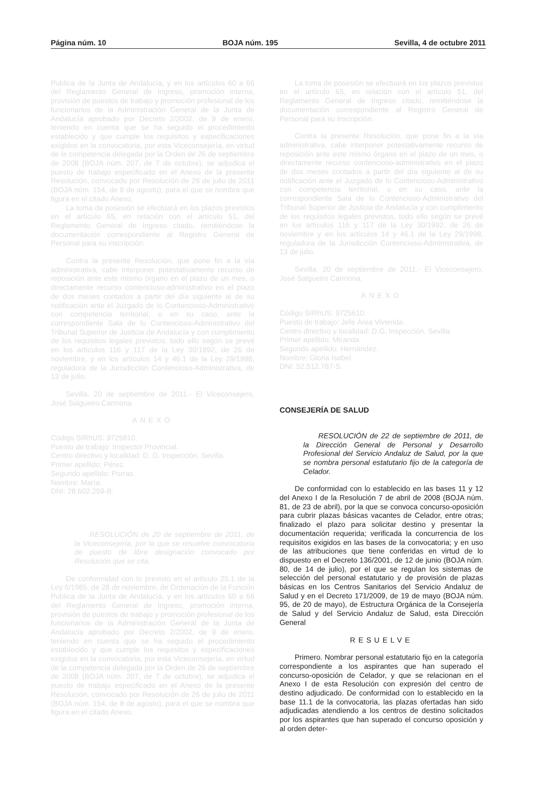Página núm. 10 BOJA núm. 195 Sevilla, 4 de octubre 2011
Publica de la Junta de Andalucía, y en los artículos 60 a 66 del Reglamento General de Ingreso, promoción interna, provisión de puestos de trabajo y promoción profesional de los funcionarios de la Administración General de la Junta de Andalucía aprobado por Decreto 2/2002, de 9 de enero, teniendo en cuenta que se ha seguido el procedimiento establecido y que cumple los requisitos y especificaciones exigidos en la convocatoria, por esta Viceconsejería, en virtud de la competencia delegada por la Orden de 26 de septiembre de 2008 (BOJA núm. 207, de 7 de octubre), se adjudica el puesto de trabajo especificado en el Anexo de la presente Resolución, convocado por Resolución de 26 de julio de 2011 (BOJA núm. 154, de 8 de agosto), para el que se nombra que figura en el citado Anexo.
La toma de posesión se efectuará en los plazos previstos en el artículo 65, en relación con el artículo 51, del Reglamento General de Ingreso citado, remitiéndose la documentación correspondiente al Registro General de Personal para su inscripción.
Contra la presente Resolución, que pone fin a la vía administrativa, cabe interponer potestativamente recurso de reposición ante este mismo órgano en el plazo de un mes, o directamente recurso contencioso-administrativo en el plazo de dos meses contados a partir del día siguiente al de su notificación ante el Juzgado de lo Contencioso-Administrativo con competencia territorial, o en su caso, ante la correspondiente Sala de lo Contencioso-Administrativo del Tribunal Superior de Justicia de Andalucía y con cumplimiento de los requisitos legales previstos, todo ello según se prevé en los artículos 116 y 117 de la Ley 30/1992, de 26 de noviembre, y en los artículos 14 y 46.1 de la Ley 29/1998, reguladora de la Jurisdicción Contencioso-Administrativa, de 13 de julio.
Sevilla, 20 de septiembre de 2011.- El Viceconsejero, José Salgueiro Carmona.
ANEXO
Código SIRhUS: 9725810.
Puesto de trabajo: Inspector Provincial.
Centro directivo y localidad: D. G. Inspección. Sevilla.
Primer apellido: Pérez.
Segundo apellido: Porras.
Nombre: María.
DNI: 28.602.259-B.
RESOLUCIÓN de 20 de septiembre de 2011, de la Viceconsejería, por la que se resuelve convocatoria de puesto de libre designación convocado por Resolución que se cita.
De conformidad con lo previsto en el artículo 25.1 de la Ley 6/1985, de 28 de noviembre, de Ordenación de la Función Publica de la Junta de Andalucía, y en los artículos 60 a 66 del Reglamento General de Ingreso, promoción interna, provisión de puestos de trabajo y promoción profesional de los funcionarios de la Administración General de la Junta de Andalucía aprobado por Decreto 2/2002, de 9 de enero, teniendo en cuenta que se ha seguido el procedimiento establecido y que cumple los requisitos y especificaciones exigidos en la convocatoria, por esta Viceconsejería, en virtud de la competencia delegada por la Orden de 26 de septiembre de 2008 (BOJA núm. 207, de 7 de octubre), se adjudica el puesto de trabajo especificado en el Anexo de la presente Resolución, convocado por Resolución de 26 de julio de 2011 (BOJA núm. 154, de 8 de agosto), para el que se nombra que figura en el citado Anexo.
La toma de posesión se efectuará en los plazos previstos en el artículo 65, en relación con el artículo 51, del Reglamento General de Ingreso citado, remitiéndose la documentación correspondiente al Registro General de Personal para su inscripción.
Contra la presente Resolución, que pone fin a la vía administrativa, cabe interponer potestativamente recurso de reposición ante este mismo órgano en el plazo de un mes, o directamente recurso contencioso-administrativo en el plazo de dos meses contados a partir del día siguiente al de su notificación ante el Juzgado de lo Contencioso-Administrativo con competencia territorial, o en su caso, ante la correspondiente Sala de lo Contencioso-Administrativo del Tribunal Superior de Justicia de Andalucía y con cumplimiento de los requisitos legales previstos, todo ello según se prevé en los artículos 116 y 117 de la Ley 30/1992, de 26 de noviembre y en los artículos 14 y 46.1 de la Ley 29/1998, reguladora de la Jurisdicción Contencioso-Administrativa, de 13 de julio.
Sevilla, 20 de septiembre de 2011.- El Viceconsejero, José Salgueiro Carmona.
ANEXO
Código SIRhUS: 9725610.
Puesto de trabajo: Jefe Área Vivienda.
Centro directivo y localidad: D.G. Inspección. Sevilla.
Primer apellido: Miranda.
Segundo apellido: Hernández.
Nombre: Gloria Isabel.
DNI: 52.512.787-S.
CONSEJERÍA DE SALUD
RESOLUCIÓN de 22 de septiembre de 2011, de la Dirección General de Personal y Desarrollo Profesional del Servicio Andaluz de Salud, por la que se nombra personal estatutario fijo de la categoría de Celador.
De conformidad con lo establecido en las bases 11 y 12 del Anexo I de la Resolución 7 de abril de 2008 (BOJA núm. 81, de 23 de abril), por la que se convoca concurso-oposición para cubrir plazas básicas vacantes de Celador, entre otras; finalizado el plazo para solicitar destino y presentar la documentación requerida; verificada la concurrencia de los requisitos exigidos en las bases de la convocatoria; y en uso de las atribuciones que tiene conferidas en virtud de lo dispuesto en el Decreto 136/2001, de 12 de junio (BOJA núm. 80, de 14 de julio), por el que se regulan los sistemas de selección del personal estatutario y de provisión de plazas básicas en los Centros Sanitarios del Servicio Andaluz de Salud y en el Decreto 171/2009, de 19 de mayo (BOJA núm. 95, de 20 de mayo), de Estructura Orgánica de la Consejería de Salud y del Servicio Andaluz de Salud, esta Dirección General
RESUELVE
Primero. Nombrar personal estatutario fijo en la categoría correspondiente a los aspirantes que han superado el concurso-oposición de Celador, y que se relacionan en el Anexo I de esta Resolución con expresión del centro de destino adjudicado. De conformidad con lo establecido en la base 11.1 de la convocatoria, las plazas ofertadas han sido adjudicadas atendiendo a los centros de destino solicitados por los aspirantes que han superado el concurso oposición y al orden deter-